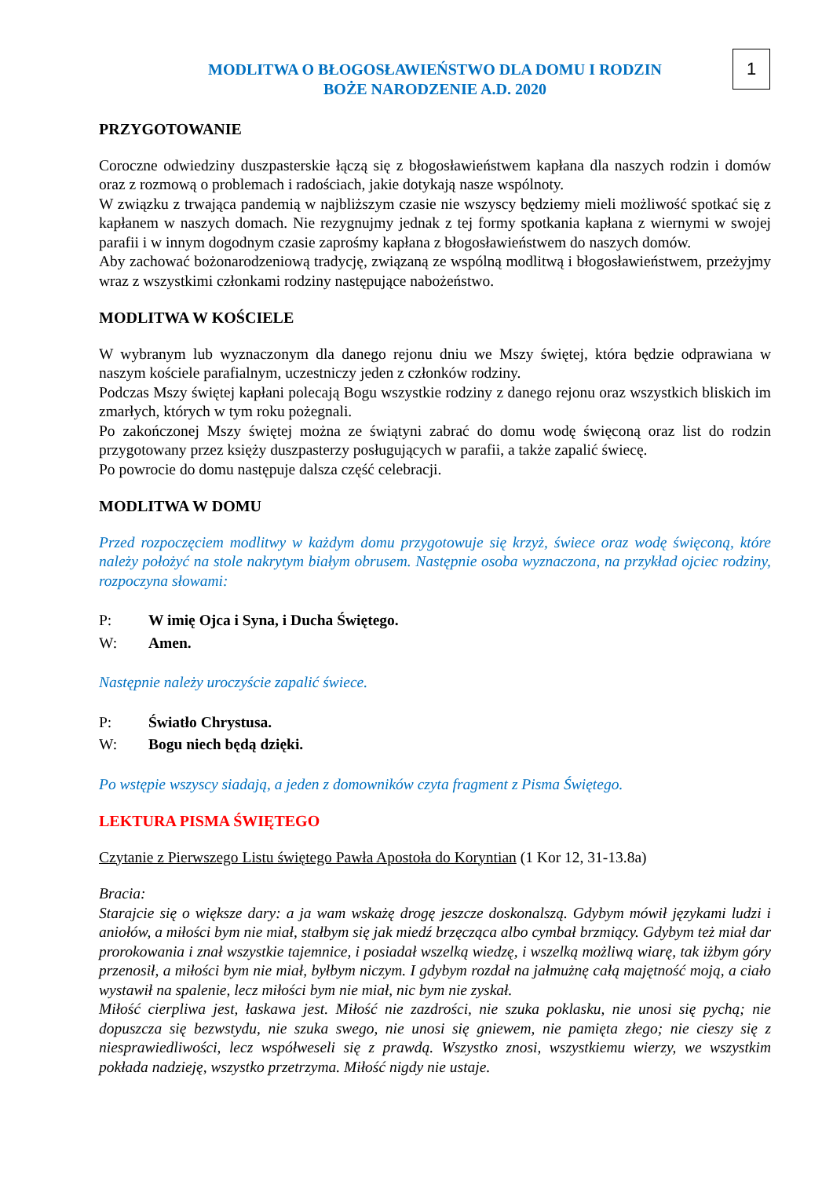1
MODLITWA O BŁOGOSŁAWIEŃSTWO DLA DOMU I RODZIN
BOŻE NARODZENIE A.D. 2020
PRZYGOTOWANIE
Coroczne odwiedziny duszpasterskie łączą się z błogosławieństwem kapłana dla naszych rodzin i domów oraz z rozmową o problemach i radościach, jakie dotykają nasze wspólnoty.
W związku z trwająca pandemią w najbliższym czasie nie wszyscy będziemy mieli możliwość spotkać się z kapłanem w naszych domach. Nie rezygnujmy jednak z tej formy spotkania kapłana z wiernymi w swojej parafii i w innym dogodnym czasie zaprośmy kapłana z błogosławieństwem do naszych domów.
Aby zachować bożonarodzeniową tradycję, związaną ze wspólną modlitwą i błogosławieństwem, przeżyjmy wraz z wszystkimi członkami rodziny następujące nabożeństwo.
MODLITWA W KOŚCIELE
W wybranym lub wyznaczonym dla danego rejonu dniu we Mszy świętej, która będzie odprawiana w naszym kościele parafialnym, uczestniczy jeden z członków rodziny.
Podczas Mszy świętej kapłani polecają Bogu wszystkie rodziny z danego rejonu oraz wszystkich bliskich im zmarłych, których w tym roku pożegnali.
Po zakończonej Mszy świętej można ze świątyni zabrać do domu wodę święconą oraz list do rodzin przygotowany przez księży duszpasterzy posługujących w parafii, a także zapalić świecę.
Po powrocie do domu następuje dalsza część celebracji.
MODLITWA W DOMU
Przed rozpoczęciem modlitwy w każdym domu przygotowuje się krzyż, świece oraz wodę święconą, które należy położyć na stole nakrytym białym obrusem. Następnie osoba wyznaczona, na przykład ojciec rodziny, rozpoczyna słowami:
P: W imię Ojca i Syna, i Ducha Świętego.
W: Amen.
Następnie należy uroczyście zapalić świece.
P: Światło Chrystusa.
W: Bogu niech będą dzięki.
Po wstępie wszyscy siadają, a jeden z domowników czyta fragment z Pisma Świętego.
LEKTURA PISMA ŚWIĘTEGO
Czytanie z Pierwszego Listu świętego Pawła Apostoła do Koryntian (1 Kor 12, 31-13.8a)
Bracia:
Starajcie się o większe dary: a ja wam wskażę drogę jeszcze doskonalszą. Gdybym mówił językami ludzi i aniołów, a miłości bym nie miał, stałbym się jak miedź brzęcząca albo cymbał brzmiący. Gdybym też miał dar prorokowania i znał wszystkie tajemnice, i posiadał wszelką wiedzę, i wszelką możliwą wiarę, tak iżbym góry przenosił, a miłości bym nie miał, byłbym niczym. I gdybym rozdał na jałmużnę całą majętność moją, a ciało wystawił na spalenie, lecz miłości bym nie miał, nic bym nie zyskał.
Miłość cierpliwa jest, łaskawa jest. Miłość nie zazdrości, nie szuka poklasku, nie unosi się pychą; nie dopuszcza się bezwstydu, nie szuka swego, nie unosi się gniewem, nie pamięta złego; nie cieszy się z niesprawiedliwości, lecz współweseli się z prawdą. Wszystko znosi, wszystkiemu wierzy, we wszystkim pokłada nadzieję, wszystko przetrzyma. Miłość nigdy nie ustaje.